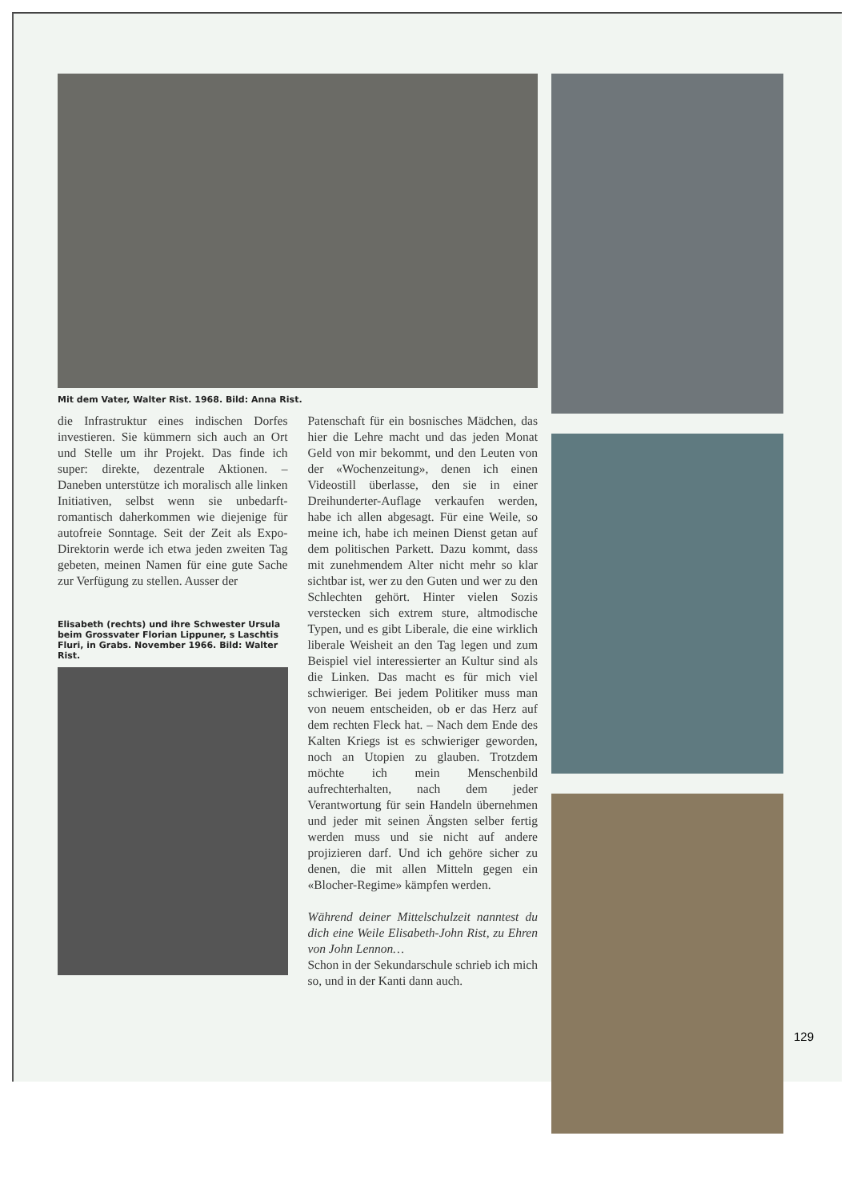Mit dem Vater, Walter Rist. 1968. Bild: Anna Rist.
die Infrastruktur eines indischen Dorfes investieren. Sie kümmern sich auch an Ort und Stelle um ihr Projekt. Das finde ich super: direkte, dezentrale Aktionen. – Daneben unterstütze ich moralisch alle linken Initiativen, selbst wenn sie unbedarft-romantisch daherkommen wie diejenige für autofreie Sonntage. Seit der Zeit als Expo-Direktorin werde ich etwa jeden zweiten Tag gebeten, meinen Namen für eine gute Sache zur Verfügung zu stellen. Ausser der
Elisabeth (rechts) und ihre Schwester Ursula beim Grossvater Florian Lippuner, s Laschtis Fluri, in Grabs. November 1966. Bild: Walter Rist.
Patenschaft für ein bosnisches Mädchen, das hier die Lehre macht und das jeden Monat Geld von mir bekommt, und den Leuten von der «Wochenzeitung», denen ich einen Videostill überlasse, den sie in einer Dreihunderter-Auflage verkaufen werden, habe ich allen abgesagt. Für eine Weile, so meine ich, habe ich meinen Dienst getan auf dem politischen Parkett. Dazu kommt, dass mit zunehmendem Alter nicht mehr so klar sichtbar ist, wer zu den Guten und wer zu den Schlechten gehört. Hinter vielen Sozis verstecken sich extrem sture, altmodische Typen, und es gibt Liberale, die eine wirklich liberale Weisheit an den Tag legen und zum Beispiel viel interessierter an Kultur sind als die Linken. Das macht es für mich viel schwieriger. Bei jedem Politiker muss man von neuem entscheiden, ob er das Herz auf dem rechten Fleck hat. – Nach dem Ende des Kalten Kriegs ist es schwieriger geworden, noch an Utopien zu glauben. Trotzdem möchte ich mein Menschenbild aufrechterhalten, nach dem jeder Verantwortung für sein Handeln übernehmen und jeder mit seinen Ängsten selber fertig werden muss und sie nicht auf andere projizieren darf. Und ich gehöre sicher zu denen, die mit allen Mitteln gegen ein «Blocher-Regime» kämpfen werden.
Während deiner Mittelschulzeit nanntest du dich eine Weile Elisabeth-John Rist, zu Ehren von John Lennon…
Schon in der Sekundarschule schrieb ich mich so, und in der Kanti dann auch.
129